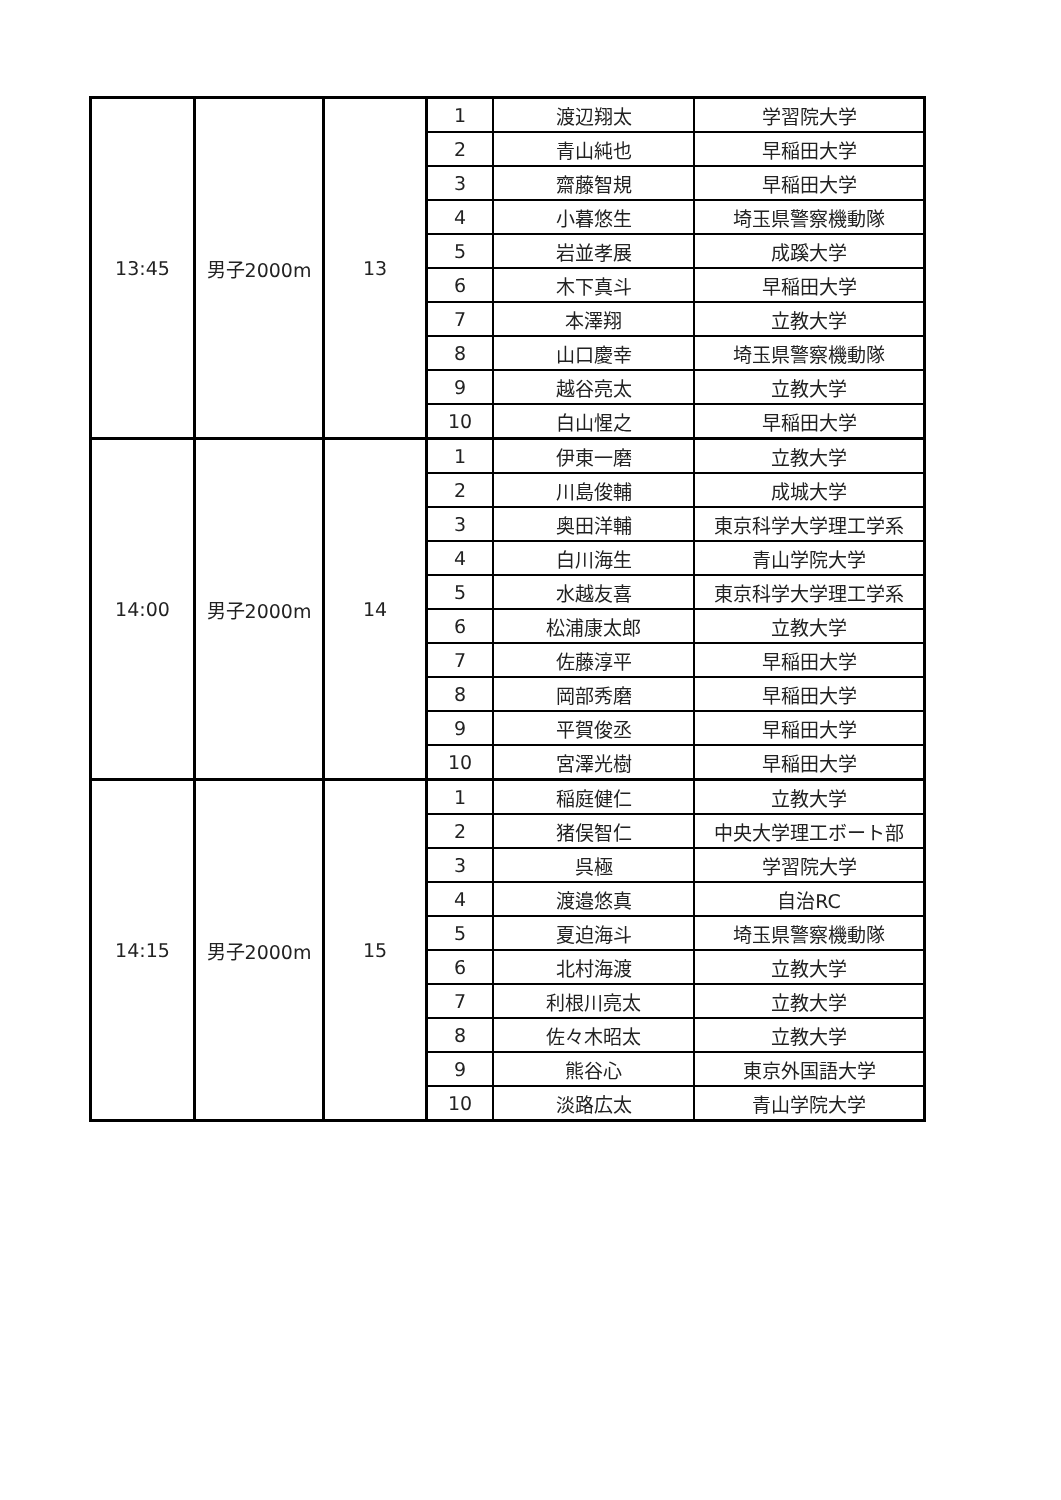| 13:45 | 男子2000m | 13 | 1 | 渡辺翔太 | 学習院大学 |
| | | | 2 | 青山純也 | 早稲田大学 |
| | | | 3 | 齋藤智規 | 早稲田大学 |
| | | | 4 | 小暮悠生 | 埼玉県警察機動隊 |
| | | | 5 | 岩並孝展 | 成蹊大学 |
| | | | 6 | 木下真斗 | 早稲田大学 |
| | | | 7 | 本澤翔 | 立教大学 |
| | | | 8 | 山口慶幸 | 埼玉県警察機動隊 |
| | | | 9 | 越谷亮太 | 立教大学 |
| | | | 10 | 白山惺之 | 早稲田大学 |
| 14:00 | 男子2000m | 14 | 1 | 伊東一磨 | 立教大学 |
| | | | 2 | 川島俊輔 | 成城大学 |
| | | | 3 | 奥田洋輔 | 東京科学大学理工学系 |
| | | | 4 | 白川海生 | 青山学院大学 |
| | | | 5 | 水越友喜 | 東京科学大学理工学系 |
| | | | 6 | 松浦康太郎 | 立教大学 |
| | | | 7 | 佐藤淳平 | 早稲田大学 |
| | | | 8 | 岡部秀磨 | 早稲田大学 |
| | | | 9 | 平賀俊丞 | 早稲田大学 |
| | | | 10 | 宮澤光樹 | 早稲田大学 |
| 14:15 | 男子2000m | 15 | 1 | 稲庭健仁 | 立教大学 |
| | | | 2 | 猪俣智仁 | 中央大学理工ボート部 |
| | | | 3 | 呉極 | 学習院大学 |
| | | | 4 | 渡邉悠真 | 自治RC |
| | | | 5 | 夏迫海斗 | 埼玉県警察機動隊 |
| | | | 6 | 北村海渡 | 立教大学 |
| | | | 7 | 利根川亮太 | 立教大学 |
| | | | 8 | 佐々木昭太 | 立教大学 |
| | | | 9 | 熊谷心 | 東京外国語大学 |
| | | | 10 | 淡路広太 | 青山学院大学 |